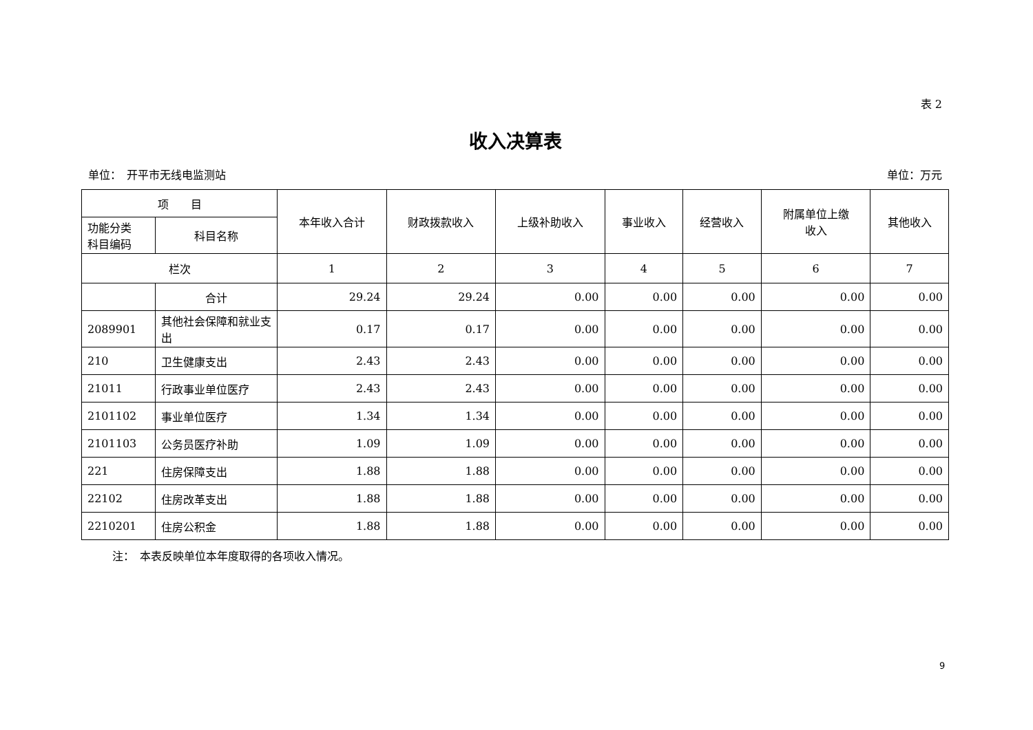表 2
收入决算表
单位：　开平市无线电监测站 单位：万元
| 项 目 | | 本年收入合计 | 财政拨款收入 | 上级补助收入 | 事业收入 | 经营收入 | 附属单位上缴 收入 | 其他收入 |
| --- | --- | --- | --- | --- | --- | --- | --- | --- |
| 功能分类 科目编码 | 科目名称 | | | | | | | |
| 栏次 | | 1 | 2 | 3 | 4 | 5 | 6 | 7 |
| | 合计 | 29.24 | 29.24 | 0.00 | 0.00 | 0.00 | 0.00 | 0.00 |
| 2089901 | 其他社会保障和就业支出 | 0.17 | 0.17 | 0.00 | 0.00 | 0.00 | 0.00 | 0.00 |
| 210 | 卫生健康支出 | 2.43 | 2.43 | 0.00 | 0.00 | 0.00 | 0.00 | 0.00 |
| 21011 | 行政事业单位医疗 | 2.43 | 2.43 | 0.00 | 0.00 | 0.00 | 0.00 | 0.00 |
| 2101102 | 事业单位医疗 | 1.34 | 1.34 | 0.00 | 0.00 | 0.00 | 0.00 | 0.00 |
| 2101103 | 公务员医疗补助 | 1.09 | 1.09 | 0.00 | 0.00 | 0.00 | 0.00 | 0.00 |
| 221 | 住房保障支出 | 1.88 | 1.88 | 0.00 | 0.00 | 0.00 | 0.00 | 0.00 |
| 22102 | 住房改革支出 | 1.88 | 1.88 | 0.00 | 0.00 | 0.00 | 0.00 | 0.00 |
| 2210201 | 住房公积金 | 1.88 | 1.88 | 0.00 | 0.00 | 0.00 | 0.00 | 0.00 |
注：　本表反映单位本年度取得的各项收入情况。
9